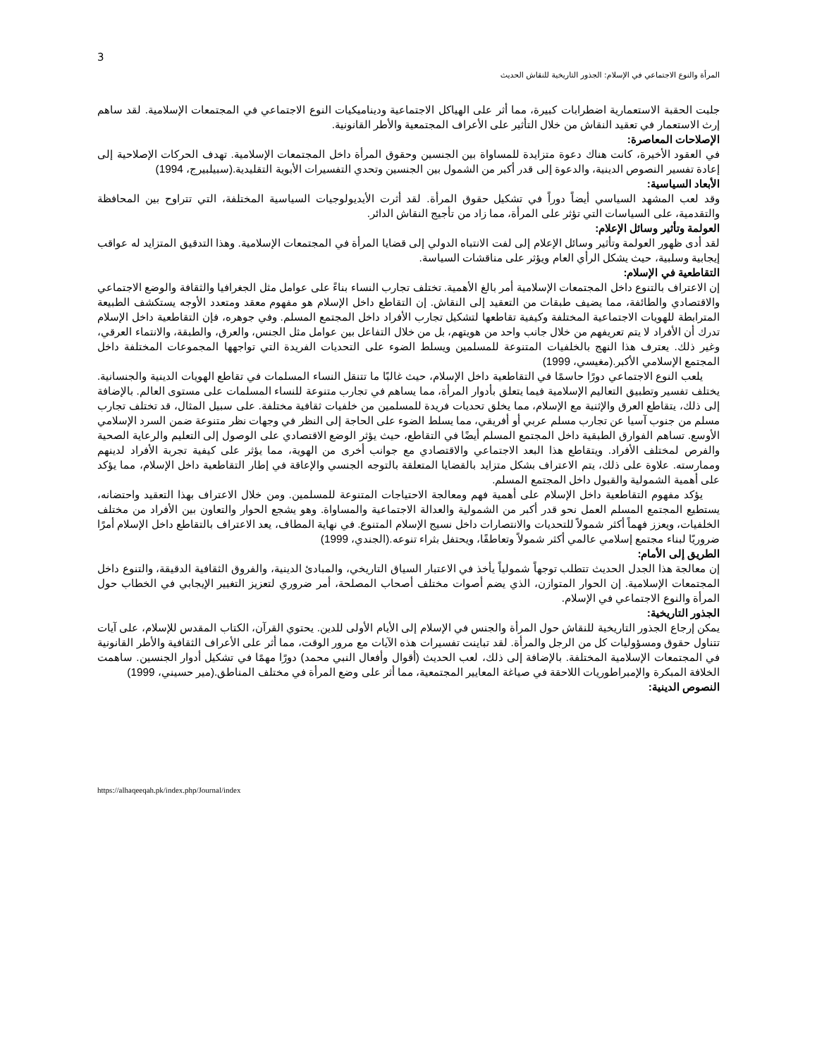3
المرأة والنوع الاجتماعي في الإسلام: الجذور التاريخية للنقاش الحديث
جلبت الحقبة الاستعمارية اضطرابات كبيرة، مما أثر على الهياكل الاجتماعية وديناميكيات النوع الاجتماعي في المجتمعات الإسلامية. لقد ساهم إرث الاستعمار في تعقيد النقاش من خلال التأثير على الأعراف المجتمعية والأطر القانونية.
الإصلاحات المعاصرة:
في العقود الأخيرة، كانت هناك دعوة متزايدة للمساواة بين الجنسين وحقوق المرأة داخل المجتمعات الإسلامية. تهدف الحركات الإصلاحية إلى إعادة تفسير النصوص الدينية، والدعوة إلى قدر أكبر من الشمول بين الجنسين وتحدي التفسيرات الأبوية التقليدية.(سبيلبيرج، 1994)
الأبعاد السياسية:
وقد لعب المشهد السياسي أيضاً دوراً في تشكيل حقوق المرأة. لقد أثرت الأيديولوجيات السياسية المختلفة، التي تتراوح بين المحافظة والتقدمية، على السياسات التي تؤثر على المرأة، مما زاد من تأجيج النقاش الدائر.
العولمة وتأثير وسائل الإعلام:
لقد أدى ظهور العولمة وتأثير وسائل الإعلام إلى لفت الانتباه الدولي إلى قضايا المرأة في المجتمعات الإسلامية. وهذا التدقيق المتزايد له عواقب إيجابية وسلبية، حيث يشكل الرأي العام ويؤثر على مناقشات السياسة.
التقاطعية في الإسلام:
إن الاعتراف بالتنوع داخل المجتمعات الإسلامية أمر بالغ الأهمية. تختلف تجارب النساء بناءً على عوامل مثل الجغرافيا والثقافة والوضع الاجتماعي والاقتصادي والطائفة، مما يضيف طبقات من التعقيد إلى النقاش. إن التقاطع داخل الإسلام هو مفهوم معقد ومتعدد الأوجه يستكشف الطبيعة المترابطة للهويات الاجتماعية المختلفة وكيفية تقاطعها لتشكيل تجارب الأفراد داخل المجتمع المسلم. وفي جوهره، فإن التقاطعية داخل الإسلام تدرك أن الأفراد لا يتم تعريفهم من خلال جانب واحد من هويتهم، بل من خلال التفاعل بين عوامل مثل الجنس، والعرق، والطبقة، والانتماء العرقي، وغير ذلك. يعترف هذا النهج بالخلفيات المتنوعة للمسلمين ويسلط الضوء على التحديات الفريدة التي تواجهها المجموعات المختلفة داخل المجتمع الإسلامي الأكبر.(مغيسي، 1999)
يلعب النوع الاجتماعي دورًا حاسمًا في التقاطعية داخل الإسلام، حيث غالبًا ما تتنقل النساء المسلمات في تقاطع الهويات الدينية والجنسانية. يختلف تفسير وتطبيق التعاليم الإسلامية فيما يتعلق بأدوار المرأة، مما يساهم في تجارب متنوعة للنساء المسلمات على مستوى العالم. بالإضافة إلى ذلك، يتقاطع العرق والإثنية مع الإسلام، مما يخلق تحديات فريدة للمسلمين من خلفيات ثقافية مختلفة. على سبيل المثال، قد تختلف تجارب مسلم من جنوب آسيا عن تجارب مسلم عربي أو أفريقي، مما يسلط الضوء على الحاجة إلى النظر في وجهات نظر متنوعة ضمن السرد الإسلامي الأوسع. تساهم الفوارق الطبقية داخل المجتمع المسلم أيضًا في التقاطع، حيث يؤثر الوضع الاقتصادي على الوصول إلى التعليم والرعاية الصحية والفرص لمختلف الأفراد. ويتقاطع هذا البعد الاجتماعي والاقتصادي مع جوانب أخرى من الهوية، مما يؤثر على كيفية تجربة الأفراد لدينهم وممارسته. علاوة على ذلك، يتم الاعتراف بشكل متزايد بالقضايا المتعلقة بالتوجه الجنسي والإعاقة في إطار التقاطعية داخل الإسلام، مما يؤكد على أهمية الشمولية والقبول داخل المجتمع المسلم.
يؤكد مفهوم التقاطعية داخل الإسلام على أهمية فهم ومعالجة الاحتياجات المتنوعة للمسلمين. ومن خلال الاعتراف بهذا التعقيد واحتضانه، يستطيع المجتمع المسلم العمل نحو قدر أكبر من الشمولية والعدالة الاجتماعية والمساواة. وهو يشجع الحوار والتعاون بين الأفراد من مختلف الخلفيات، ويعزز فهماً أكثر شمولاً للتحديات والانتصارات داخل نسيج الإسلام المتنوع. في نهاية المطاف، يعد الاعتراف بالتقاطع داخل الإسلام أمرًا ضروريًا لبناء مجتمع إسلامي عالمي أكثر شمولاً وتعاطفًا، ويحتفل بثراء تنوعه.(الجندي، 1999)
الطريق إلى الأمام:
إن معالجة هذا الجدل الحديث تتطلب توجهاً شمولياً يأخذ في الاعتبار السياق التاريخي، والمبادئ الدينية، والفروق الثقافية الدقيقة، والتنوع داخل المجتمعات الإسلامية. إن الحوار المتوازن، الذي يضم أصوات مختلف أصحاب المصلحة، أمر ضروري لتعزيز التغيير الإيجابي في الخطاب حول المرأة والنوع الاجتماعي في الإسلام.
الجذور التاريخية:
يمكن إرجاع الجذور التاريخية للنقاش حول المرأة والجنس في الإسلام إلى الأيام الأولى للدين. يحتوي القرآن، الكتاب المقدس للإسلام، على آيات تتناول حقوق ومسؤوليات كل من الرجل والمرأة. لقد تباينت تفسيرات هذه الآيات مع مرور الوقت، مما أثر على الأعراف الثقافية والأطر القانونية في المجتمعات الإسلامية المختلفة. بالإضافة إلى ذلك، لعب الحديث (أقوال وأفعال النبي محمد) دورًا مهمًا في تشكيل أدوار الجنسين. ساهمت الخلافة المبكرة والإمبراطوريات اللاحقة في صياغة المعايير المجتمعية، مما أثر على وضع المرأة في مختلف المناطق.(مير حسيني، 1999)
النصوص الدينية:
https://alhaqeeqah.pk/index.php/Journal/index